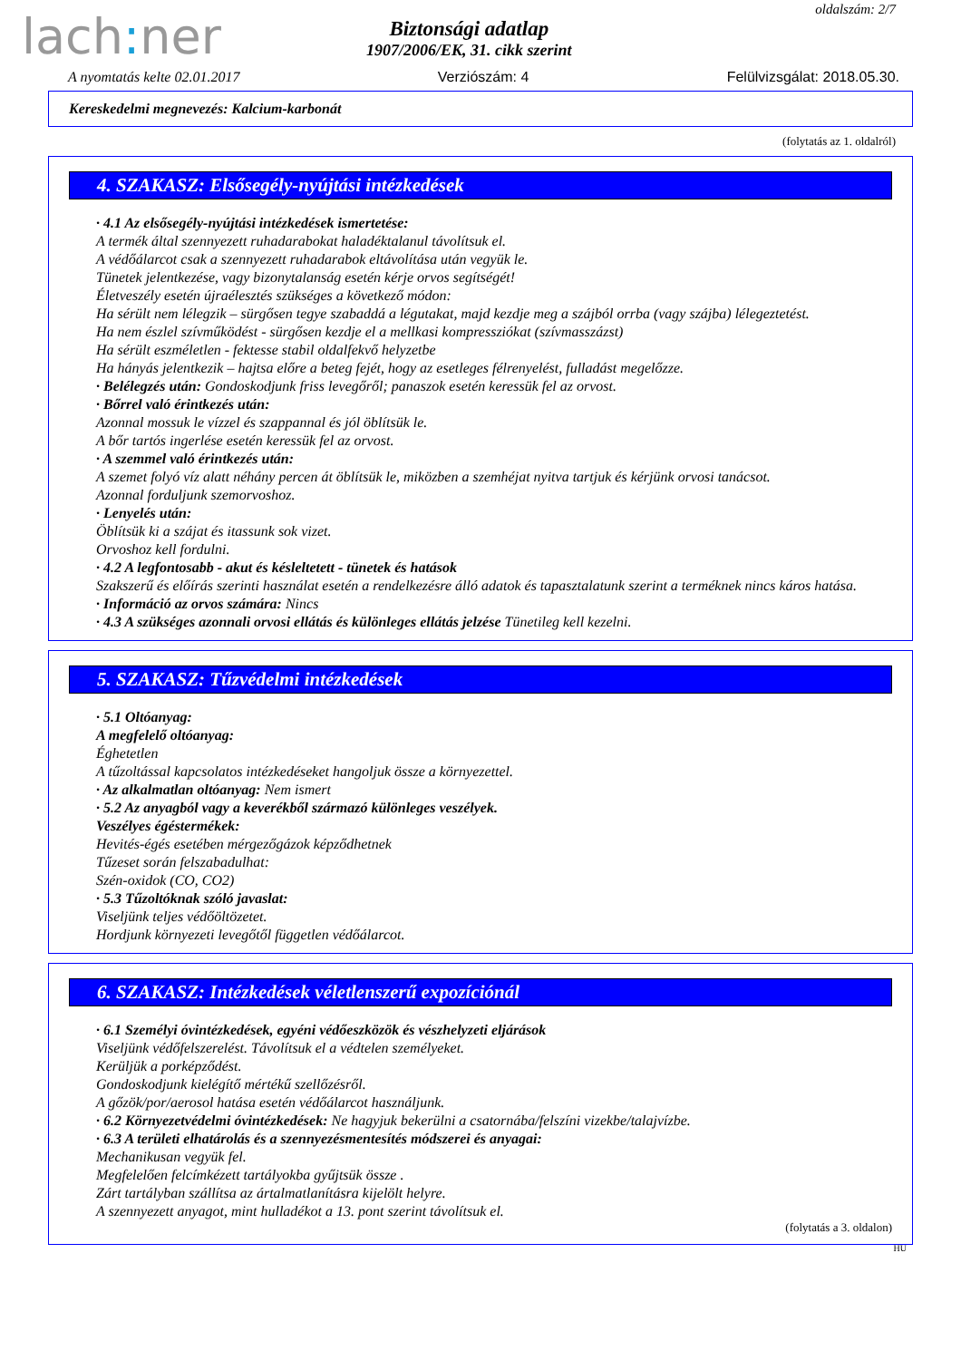oldalszám: 2/7
lach: ner
Biztonsági adatlap
1907/2006/EK, 31. cikk szerint
A nyomtatás kelte 02.01.2017 Verziószám: 4 Felülvizsgálat: 2018.05.30.
Kereskedelmi megnevezés: Kalcium-karbonát
(folytatás az 1. oldalról)
4. SZAKASZ: Elsősegély-nyújtási intézkedések
· 4.1 Az elsősegély-nyújtási intézkedések ismertetése:
A termék által szennyezett ruhadarabokat haladéktalanul távolítsuk el.
A védőálarcot csak a szennyezett ruhadarabok eltávolítása után vegyük le.
Tünetek jelentkezése, vagy bizonytalanság esetén kérje orvos segítségét!
Életveszély esetén újraélesztés szükséges a következő módon:
Ha sérült nem lélegzik – sürgősen tegye szabaddá a légutakat, majd kezdje meg a szájból orrba (vagy szájba) lélegeztetést.
Ha nem észlel szívműködést - sürgősen kezdje el a mellkasi kompressziókat (szívmasszázst)
Ha sérült eszméletlen - fektesse stabil oldalfekvő helyzetbe
Ha hányás jelentkezik – hajtsa előre a beteg fejét, hogy az esetleges félrenyelést, fulladást megelőzze.
· Belélegzés után: Gondoskodjunk friss levegőről; panaszok esetén keressük fel az orvost.
· Bőrrel való érintkezés után:
Azonnal mossuk le vízzel és szappannal és jól öblítsük le.
A bőr tartós ingerlése esetén keressük fel az orvost.
· A szemmel való érintkezés után:
A szemet folyó víz alatt néhány percen át öblítsük le, miközben a szemhéjat nyitva tartjuk és kérjünk orvosi tanácsot.
Azonnal forduljunk szemorvoshoz.
· Lenyelés után:
Öblítsük ki a szájat és itassunk sok vizet.
Orvoshoz kell fordulni.
· 4.2 A legfontosabb - akut és késleltetett - tünetek és hatások
Szakszerű és előírás szerinti használat esetén a rendelkezésre álló adatok és tapasztalatunk szerint a terméknek nincs káros hatása.
· Információ az orvos számára: Nincs
· 4.3 A szükséges azonnali orvosi ellátás és különleges ellátás jelzése Tünetileg kell kezelni.
5. SZAKASZ: Tűzvédelmi intézkedések
· 5.1 Oltóanyag:
A megfelelő oltóanyag:
Éghetetlen
A tűzoltással kapcsolatos intézkedéseket hangoljuk össze a környezettel.
· Az alkalmatlan oltóanyag: Nem ismert
· 5.2 Az anyagból vagy a keverékből származó különleges veszélyek.
Veszélyes égéstermékek:
Hevités-égés esetében mérgezőgázok képződhetnek
Tűzeset során felszabadulhat:
Szén-oxidok (CO, CO2)
· 5.3 Tűzoltóknak szóló javaslat:
Viseljünk teljes védőöltözetet.
Hordjunk környezeti levegőtől független védőálarcot.
6. SZAKASZ: Intézkedések véletlenszerű expozíciónál
· 6.1 Személyi óvintézkedések, egyéni védőeszközök és vészhelyzeti eljárások
Viseljünk védőfelszerelést. Távolítsuk el a védtelen személyeket.
Kerüljük a porképződést.
Gondoskodjunk kielégítő mértékű szellőzésről.
A gőzök/por/aerosol hatása esetén védőálarcot használjunk.
· 6.2 Környezetvédelmi óvintézkedések: Ne hagyjuk bekerülni a csatornába/felszíni vizekbe/talajvízbe.
· 6.3 A területi elhatárolás és a szennyezésmentesítés módszerei és anyagai:
Mechanikusan vegyük fel.
Megfelelően felcímkézett tartályokba gyűjtsük össze .
Zárt tartályban szállítsa az ártalmatlanításra kijelölt helyre.
A szennyezett anyagot, mint hulladékot a 13. pont szerint távolítsuk el.
(folytatás a 3. oldalon)
HU